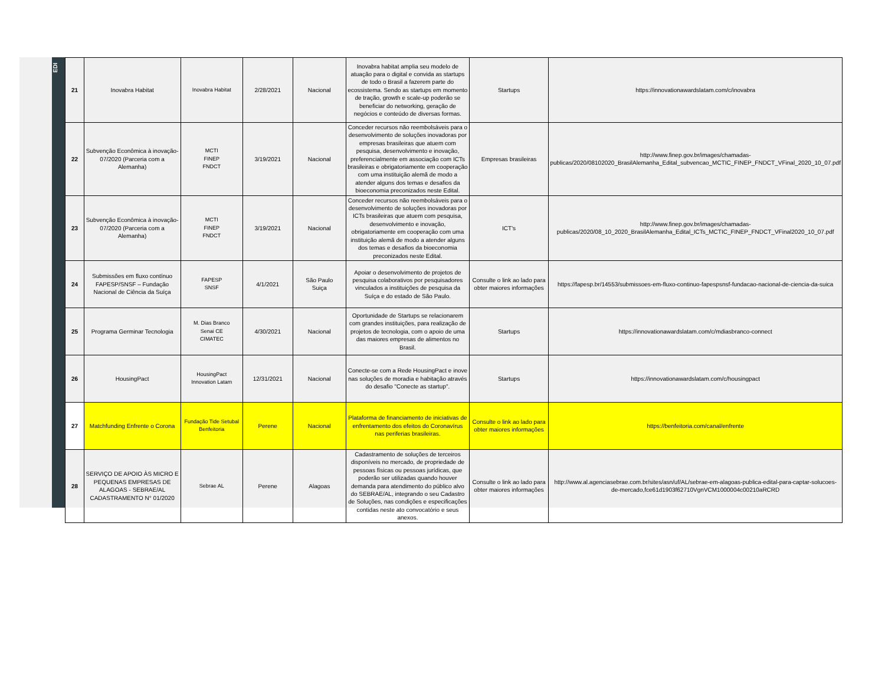EDI
| 21 | Inovabra Habitat | Inovabra Habitat | 2/28/2021 | Nacional | Inovabra habitat amplia seu modelo de atuação para o digital e convida as startups de todo o Brasil a fazerem parte do ecossistema. Sendo as startups em momento de tração, growth e scale-up poderão se beneficiar do networking, geração de negócios e conteúdo de diversas formas. | Startups | https://innovationawardslatam.com/c/inovabra |
| 22 | Subvenção Econômica à inovação-07/2020 (Parceria com a Alemanha) | MCTI FINEP FNDCT | 3/19/2021 | Nacional | Conceder recursos não reembolsáveis para o desenvolvimento de soluções inovadoras por empresas brasileiras que atuem com pesquisa, desenvolvimento e inovação, preferencialmente em associação com ICTs brasileiras e obrigatoriamente em cooperação com uma instituição alemã de modo a atender alguns dos temas e desafios da bioeconomia preconizados neste Edital. | Empresas brasileiras | http://www.finep.gov.br/images/chamadas-publicas/2020/08102020_BrasilAlemanha_Edital_subvencao_MCTIC_FINEP_FNDCT_VFinal_2020_10_07.pdf |
| 23 | Subvenção Econômica à inovação-07/2020 (Parceria com a Alemanha) | MCTI FINEP FNDCT | 3/19/2021 | Nacional | Conceder recursos não reembolsáveis para o desenvolvimento de soluções inovadoras por ICTs brasileiras que atuem com pesquisa, desenvolvimento e inovação, obrigatoriamente em cooperação com uma instituição alemã de modo a atender alguns dos temas e desafios da bioeconomia preconizados neste Edital. | ICT's | http://www.finep.gov.br/images/chamadas-publicas/2020/08_10_2020_BrasilAlemanha_Edital_ICTs_MCTIC_FINEP_FNDCT_VFinal2020_10_07.pdf |
| 24 | Submissões em fluxo contínuo FAPESP/SNSF – Fundação Nacional de Ciência da Suíça | FAPESP SNSF | 4/1/2021 | São Paulo Suiça | Apoiar o desenvolvimento de projetos de pesquisa colaborativos por pesquisadores vinculados a instituições de pesquisa da Suíça e do estado de São Paulo. | Consulte o link ao lado para obter maiores informações | https://fapesp.br/14553/submissoes-em-fluxo-continuo-fapespsnsf-fundacao-nacional-de-ciencia-da-suica |
| 25 | Programa Germinar Tecnologia | M. Dias Branco Senai CE CIMATEC | 4/30/2021 | Nacional | Oportunidade de Startups se relacionarem com grandes instituições, para realização de projetos de tecnologia, com o apoio de uma das maiores empresas de alimentos no Brasil. | Startups | https://innovationawardslatam.com/c/mdiasbranco-connect |
| 26 | HousingPact | HousingPact Innovation Latam | 12/31/2021 | Nacional | Conecte-se com a Rede HousingPact e inove nas soluções de moradia e habitação através do desafio "Conecte as startup". | Startups | https://innovationawardslatam.com/c/housingpact |
| 27 | Matchfunding Enfrente o Corona | Fundação Tide Setubal Benfeitoria | Perene | Nacional | Plataforma de financiamento de iniciativas de enfrentamento dos efeitos do Coronavírus nas periferias brasileiras. | Consulte o link ao lado para obter maiores informações | https://benfeitoria.com/canal/enfrente |
| 28 | SERVIÇO DE APOIO ÀS MICRO E PEQUENAS EMPRESAS DE ALAGOAS - SEBRAE/AL CADASTRAMENTO N° 01/2020 | Sebrae AL | Perene | Alagoas | Cadastramento de soluções de terceiros disponíveis no mercado, de propriedade de pessoas físicas ou pessoas jurídicas, que poderão ser utilizadas quando houver demanda para atendimento do público alvo do SEBRAE/AL, integrando o seu Cadastro de Soluções, nas condições e especificações contidas neste ato convocatório e seus anexos. | Consulte o link ao lado para obter maiores informações | http://www.al.agenciasebrae.com.br/sites/asn/uf/AL/sebrae-em-alagoas-publica-edital-para-captar-solucoes-de-mercado,fce61d1903f62710VgnVCM1000004c00210aRCRD |